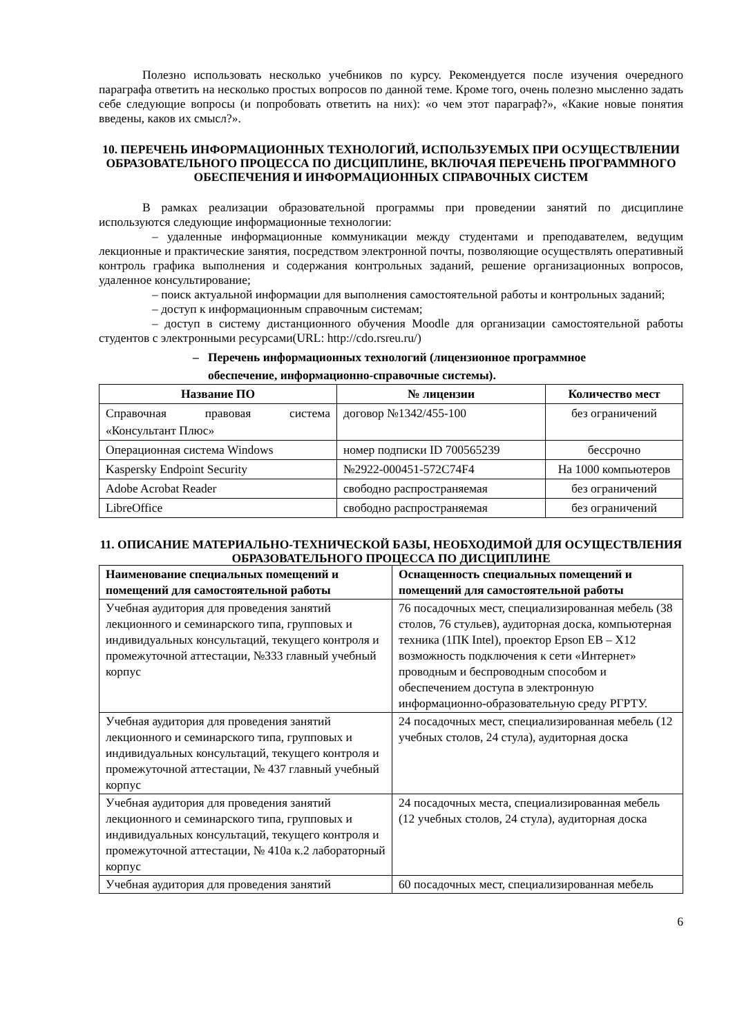Полезно использовать несколько учебников по курсу. Рекомендуется после изучения очередного параграфа ответить на несколько простых вопросов по данной теме. Кроме того, очень полезно мысленно задать себе следующие вопросы (и попробовать ответить на них): «о чем этот параграф?», «Какие новые понятия введены, каков их смысл?».
10. ПЕРЕЧЕНЬ ИНФОРМАЦИОННЫХ ТЕХНОЛОГИЙ, ИСПОЛЬЗУЕМЫХ ПРИ ОСУЩЕСТВЛЕНИИ ОБРАЗОВАТЕЛЬНОГО ПРОЦЕССА ПО ДИСЦИПЛИНЕ, ВКЛЮЧАЯ ПЕРЕЧЕНЬ ПРОГРАММНОГО ОБЕСПЕЧЕНИЯ И ИНФОРМАЦИОННЫХ СПРАВОЧНЫХ СИСТЕМ
В рамках реализации образовательной программы при проведении занятий по дисциплине используются следующие информационные технологии:
– удаленные информационные коммуникации между студентами и преподавателем, ведущим лекционные и практические занятия, посредством электронной почты, позволяющие осуществлять оперативный контроль графика выполнения и содержания контрольных заданий, решение организационных вопросов, удаленное консультирование;
– поиск актуальной информации для выполнения самостоятельной работы и контрольных заданий;
– доступ к информационным справочным системам;
– доступ в систему дистанционного обучения Moodle для организации самостоятельной работы студентов с электронными ресурсами(URL: http://cdo.rsreu.ru/)
– Перечень информационных технологий (лицензионное программное
обеспечение, информационно-справочные системы).
| Название ПО | № лицензии | Количество мест |
| --- | --- | --- |
| Справочная правовая система «Консультант Плюс» | договор №1342/455-100 | без ограничений |
| Операционная система Windows | номер подписки ID 700565239 | бессрочно |
| Kaspersky Endpoint Security | №2922-000451-572C74F4 | На 1000 компьютеров |
| Adobe Acrobat Reader | свободно распространяемая | без ограничений |
| LibreOffice | свободно распространяемая | без ограничений |
11. ОПИСАНИЕ МАТЕРИАЛЬНО-ТЕХНИЧЕСКОЙ БАЗЫ, НЕОБХОДИМОЙ ДЛЯ ОСУЩЕСТВЛЕНИЯ ОБРАЗОВАТЕЛЬНОГО ПРОЦЕССА ПО ДИСЦИПЛИНЕ
| Наименование специальных помещений и помещений для самостоятельной работы | Оснащенность специальных помещений и помещений для самостоятельной работы |
| --- | --- |
| Учебная аудитория для проведения занятий лекционного и семинарского типа, групповых и индивидуальных консультаций, текущего контроля и промежуточной аттестации, №333 главный учебный корпус | 76 посадочных мест, специализированная мебель (38 столов, 76 стульев), аудиторная доска, компьютерная техника (1ПК Intel), проектор Epson EB – X12 возможность подключения к сети «Интернет» проводным и беспроводным способом и обеспечением доступа в электронную информационно-образовательную среду РГРТУ. |
| Учебная аудитория для проведения занятий лекционного и семинарского типа, групповых и индивидуальных консультаций, текущего контроля и промежуточной аттестации, № 437 главный учебный корпус | 24 посадочных мест, специализированная мебель (12 учебных столов, 24 стула), аудиторная доска |
| Учебная аудитория для проведения занятий лекционного и семинарского типа, групповых и индивидуальных консультаций, текущего контроля и промежуточной аттестации, № 410а к.2 лабораторный корпус | 24 посадочных места, специализированная мебель (12 учебных столов, 24 стула), аудиторная доска |
| Учебная аудитория для проведения занятий | 60 посадочных мест, специализированная мебель |
6